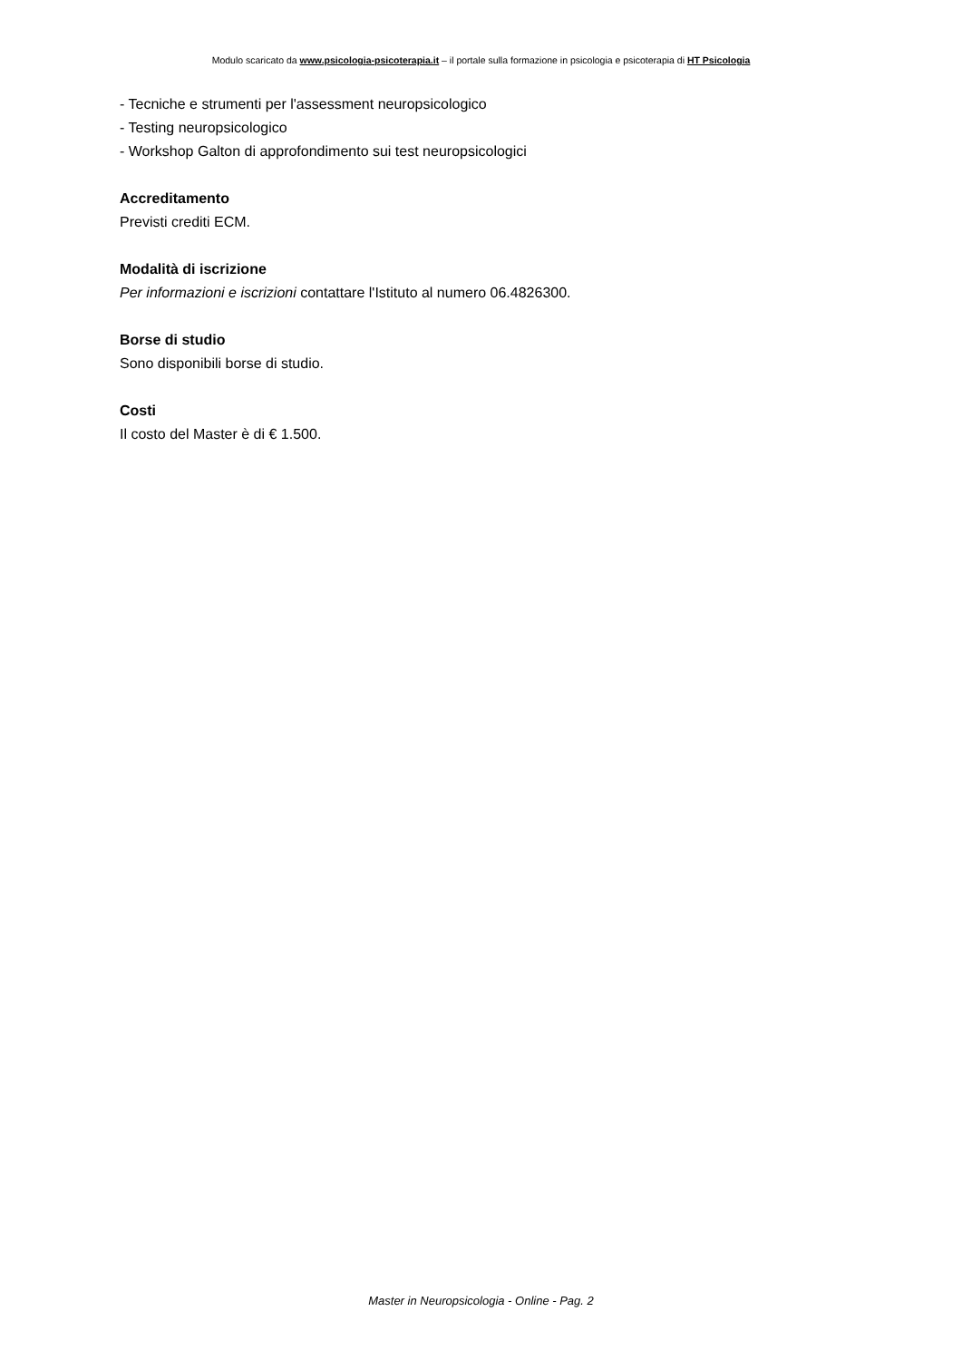Modulo scaricato da www.psicologia-psicoterapia.it – il portale sulla formazione in psicologia e psicoterapia di HT Psicologia
- Tecniche e strumenti per l'assessment neuropsicologico
- Testing neuropsicologico
- Workshop Galton di approfondimento sui test neuropsicologici
Accreditamento
Previsti crediti ECM.
Modalità di iscrizione
Per informazioni e iscrizioni contattare l'Istituto al numero 06.4826300.
Borse di studio
Sono disponibili borse di studio.
Costi
Il costo del Master è di € 1.500.
Master in Neuropsicologia - Online - Pag. 2